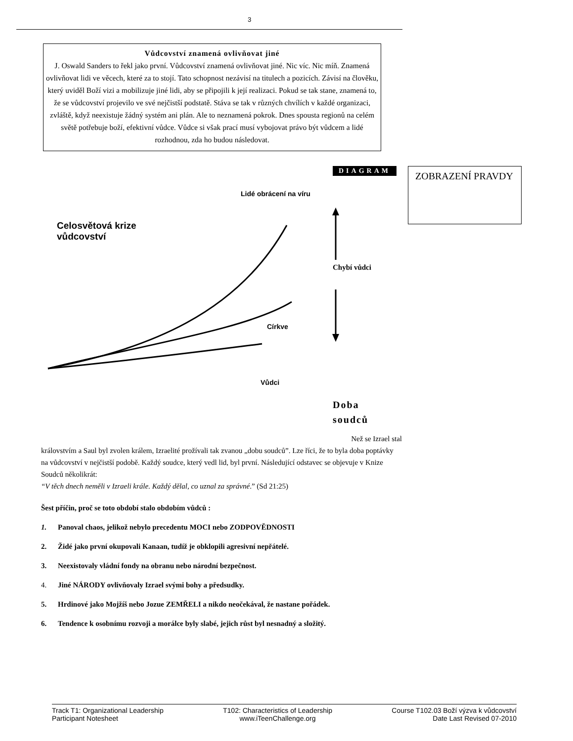3
Vůdcovství znamená ovlivňovat jiné
J. Oswald Sanders to řekl jako první. Vůdcovství znamená ovlivňovat jiné. Nic víc. Nic míň. Znamená ovlivňovat lidi ve věcech, které za to stojí. Tato schopnost nezávisí na titulech a pozicích. Závisí na člověku, který uviděl Boží vizi a mobilizuje jiné lidi, aby se připojili k její realizaci. Pokud se tak stane, znamená to, že se vůdcovství projevilo ve své nejčistší podstatě. Stáva se tak v různých chvílích v každé organizaci, zvláště, když neexistuje žádný systém ani plán. Ale to neznamená pokrok. Dnes spousta regionů na celém světě potřebuje boží, efektivní vůdce. Vůdce si však prací musí vybojovat právo být vůdcem a lidé rozhodnou, zda ho budou následovat.
DIAGRAM ZOBRAZENÍ PRAVDY
Lidé obrácení na víru
Celosvětová krize
vůdcovství
Chybí vůdci
Církve
Vůdci
Doba
soudců
Než se Izrael stal
královstvím a Saul byl zvolen králem, Izraelité prožívali tak zvanou „dobu soudců”. Lze říci, že to byla doba poptávky na vůdcovství v nejčistší podobě. Každý soudce, který vedl lid, byl první. Následující odstavec se objevuje v Knize Soudců několikrát:
“V těch dnech neměli v Izraeli krále. Každý dělal, co uznal za správné.” (Sd 21:25)
Šest příčin, proč se toto období stalo obdobím vůdců :
1. Panoval chaos, jelikož nebylo precedentu MOCI nebo ZODPOVĚDNOSTI
2. Židé jako první okupovali Kanaan, tudíž je obklopili agresivní nepřátelé.
3. Neexistovaly vládní fondy na obranu nebo národní bezpečnost.
4. Jiné NÁRODY ovlivňovaly Izrael svými bohy a předsudky.
5. Hrdinové jako Mojžíš nebo Jozue ZEMŘELI a nikdo neočekával, že nastane pořádek.
6. Tendence k osobnímu rozvoji a morálce byly slabé, jejich růst byl nesnadný a složitý.
Track T1: Organizational Leadership
Participant Notesheet
T102: Characteristics of Leadership
www.iTeenChallenge.org
Course T102.03 Boží výzva k vůdcovství
Date Last Revised 07-2010